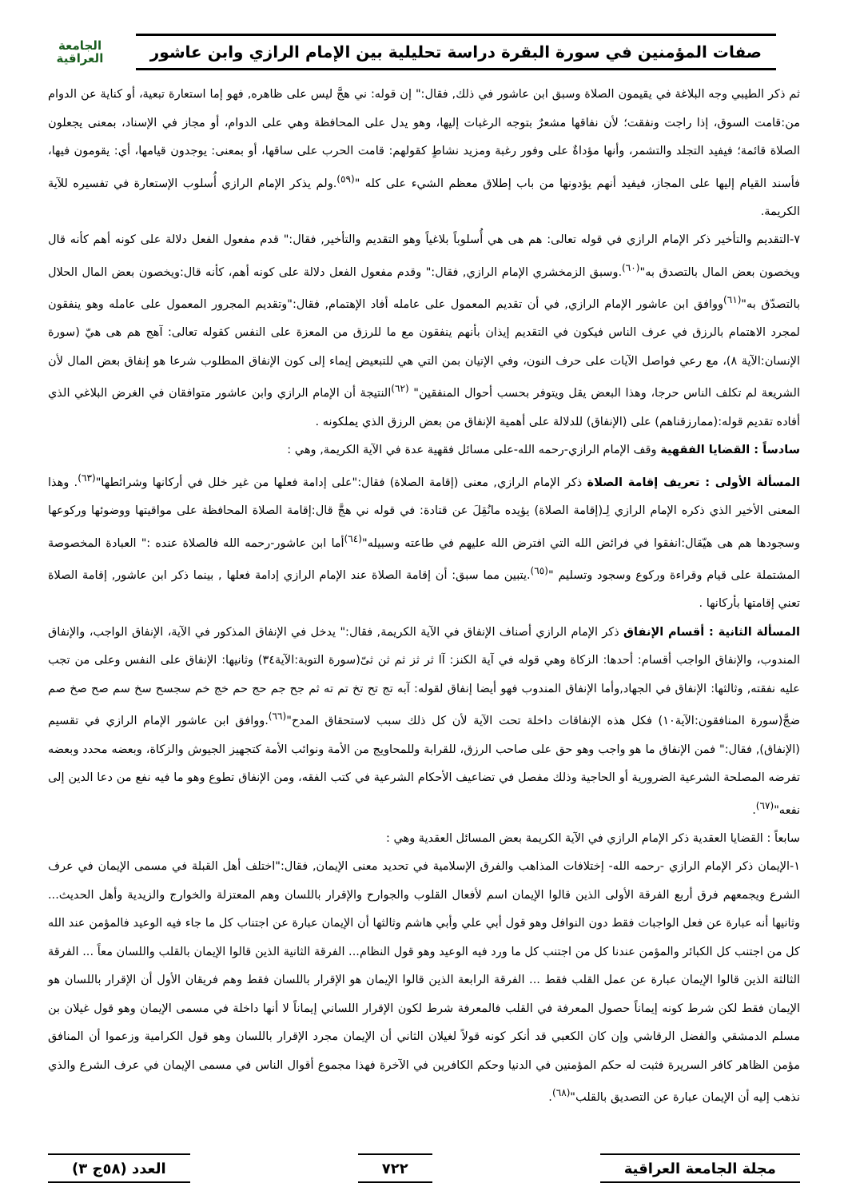صفات المؤمنين في سورة البقرة دراسة تحليلية بين الإمام الرازي وابن عاشور
الجامعة
العراقية
ثم ذكر الطيبي وجه البلاغة في يقيمون الصلاة وسبق ابن عاشور في ذلك, فقال:" إن قوله: ني هجَّ ليس على ظاهره, فهو إما استعارة تبعية، أو كناية عن الدوام من:قامت السوق، إذا راجت ونفقت؛ لأن نفاقها مشعرٌ بتوجه الرغبات إليها، وهو يدل على المحافظة وهي على الدوام، أو مجاز في الإسناد، بمعنى يجعلون الصلاة قائمة؛ فيفيد التجلد والتشمر، وأنها مؤداةٌ على وفور رغبة ومزيد نشاطٍ كقولهم: قامت الحرب على ساقها، أو بمعنى: يوجدون قيامها، أي: يقومون فيها، فأسند القيام إليها على المجاز، فيفيد أنهم يؤدونها من باب إطلاق معظم الشيء على كله "<sup>(٥٩)</sup>.ولم يذكر الإمام الرازي أُسلوب الإستعارة في تفسيره للآية الكريمة.
٧-التقديم والتأخير ذكر الإمام الرازي في قوله تعالى: هم هى هي أُسلوباً بلاغياً وهو التقديم والتأخير, فقال:" قدم مفعول الفعل دلالة على كونه أهم كأنه قال ويخصون بعض المال بالتصدق به"<sup>(٦٠)</sup>.وسبق الزمخشري الإمام الرازي, فقال:" وقدم مفعول الفعل دلالة على كونه أهم، كأنه قال:ويخصون بعض المال الحلال بالتصدّق به"<sup>(٦١)</sup>ووافق ابن عاشور الإمام الرازي, في أن تقديم المعمول على عامله أفاد الإهتمام, فقال:"وتقديم المجرور المعمول على عامله وهو ينفقون لمجرد الاهتمام بالرزق في عرف الناس فيكون في التقديم إيذان بأنهم ينفقون مع ما للرزق من المعزة على النفس كقوله تعالى: آهج هم هى هيّ (سورة الإنسان:الآية ٨)، مع رعي فواصل الآيات على حرف النون، وفي الإتيان بمن التي هي للتبعيض إيماء إلى كون الإنفاق المطلوب شرعا هو إنفاق بعض المال لأن الشريعة لم تكلف الناس حرجا، وهذا البعض يقل ويتوفر بحسب أحوال المنفقين" <sup>(٦٢)</sup>النتيجة أن الإمام الرازي وابن عاشور متوافقان في الغرض البلاغي الذي أفاده تقديم قوله:(ممارزقناهم) على (الإنفاق) للدلالة على أهمية الإنفاق من بعض الرزق الذي يملكونه .
سادساً : القضايا الفقهية وقف الإمام الرازي-رحمه الله-على مسائل فقهية عدة في الآية الكريمة, وهي :
المسألة الأولى : تعريف إقامة الصلاة ذكر الإمام الرازي, معنى (إقامة الصلاة) فقال:"على إدامة فعلها من غير خلل في أركانها وشرائطها"<sup>(٦٣)</sup>. وهذا المعنى الأخير الذي ذكره الإمام الرازي لِـ(إقامة الصلاة) يؤيده مانُقِلَ عن قتادة: في قوله ني هجَّ قال:إقامة الصلاة المحافظة على مواقيتها ووضوئها وركوعها وسجودها هم هى هيّقال:انفقوا في فرائض الله التي افترض الله عليهم في طاعته وسبيله"<sup>(٦٤)</sup>أما ابن عاشور-رحمه الله فالصلاة عنده :" العبادة المخصوصة المشتملة على قيام وقراءة وركوع وسجود وتسليم "<sup>(٦٥)</sup>.يتبين مما سبق: أن إقامة الصلاة عند الإمام الرازي إدامة فعلها , بينما ذكر ابن عاشور, إقامة الصلاة تعني إقامتها بأركانها .
المسألة الثانية : أقسام الإنفاق ذكر الإمام الرازي أصناف الإنفاق في الآية الكريمة, فقال:" يدخل في الإنفاق المذكور في الآية، الإنفاق الواجب، والإنفاق المندوب، والإنفاق الواجب أقسام: أحدها: الزكاة وهي قوله في آية الكنز: آا ثر ثز ثم ثن ثىّ(سورة التوبة:الآية٣٤) وثانيها: الإنفاق على النفس وعلى من تجب عليه نفقته, وثالثها: الإنفاق في الجهاد,وأما الإنفاق المندوب فهو أيضا إنفاق لقوله: آبه تج تح تخ تم ته ثم جح جم حج حم خج خم سجسح سخ سم صح صخ صم ضجَّ(سورة المنافقون:الآية١٠) فكل هذه الإنفاقات داخلة تحت الآية لأن كل ذلك سبب لاستحقاق المدح"<sup>(٦٦)</sup>.ووافق ابن عاشور الإمام الرازي في تقسيم (الإنفاق), فقال:" فمن الإنفاق ما هو واجب وهو حق على صاحب الرزق، للقرابة وللمحاويج من الأمة ونوائب الأمة كتجهيز الجيوش والزكاة، وبعضه محدد وبعضه تفرضه المصلحة الشرعية الضرورية أو الحاجية وذلك مفصل في تضاعيف الأحكام الشرعية في كتب الفقه، ومن الإنفاق تطوع وهو ما فيه نفع من دعا الدين إلى نفعه"<sup>(٦٧)</sup>.
سابعاً : القضايا العقدية ذكر الإمام الرازي في الآية الكريمة بعض المسائل العقدية وهي :
١-الإيمان ذكر الإمام الرازي -رحمه الله- إختلافات المذاهب والفرق الإسلامية في تحديد معنى الإيمان, فقال:"اختلف أهل القبلة في مسمى الإيمان في عرف الشرع ويجمعهم فرق أربع الفرقة الأولى الذين قالوا الإيمان اسم لأفعال القلوب والجوارح والإقرار باللسان وهم المعتزلة والخوارج والزيدية وأهل الحديث... وثانيها أنه عبارة عن فعل الواجبات فقط دون النوافل وهو قول أبي علي وأبي هاشم وثالثها أن الإيمان عبارة عن اجتناب كل ما جاء فيه الوعيد فالمؤمن عند الله كل من اجتنب كل الكبائر والمؤمن عندنا كل من اجتنب كل ما ورد فيه الوعيد وهو قول النظام... الفرقة الثانية الذين قالوا الإيمان بالقلب واللسان معاً ... الفرقة الثالثة الذين قالوا الإيمان عبارة عن عمل القلب فقط ... الفرقة الرابعة الذين قالوا الإيمان هو الإقرار باللسان فقط وهم فريقان الأول أن الإقرار باللسان هو الإيمان فقط لكن شرط كونه إيماناً حصول المعرفة في القلب فالمعرفة شرط لكون الإقرار اللساني إيماناً لا أنها داخلة في مسمى الإيمان وهو قول غيلان بن مسلم الدمشقي والفضل الرقاشي وإن كان الكعبي قد أنكر كونه قولاً لغيلان الثاني أن الإيمان مجرد الإقرار باللسان وهو قول الكرامية وزعموا أن المنافق مؤمن الظاهر كافر السريرة فثبت له حكم المؤمنين في الدنيا وحكم الكافرين في الآخرة فهذا مجموع أقوال الناس في مسمى الإيمان في عرف الشرع والذي نذهب إليه أن الإيمان عبارة عن التصديق بالقلب"<sup>(٦٨)</sup>.
مجلة الجامعة العراقية ٧٢٢ العدد (٥٨ج ٣)